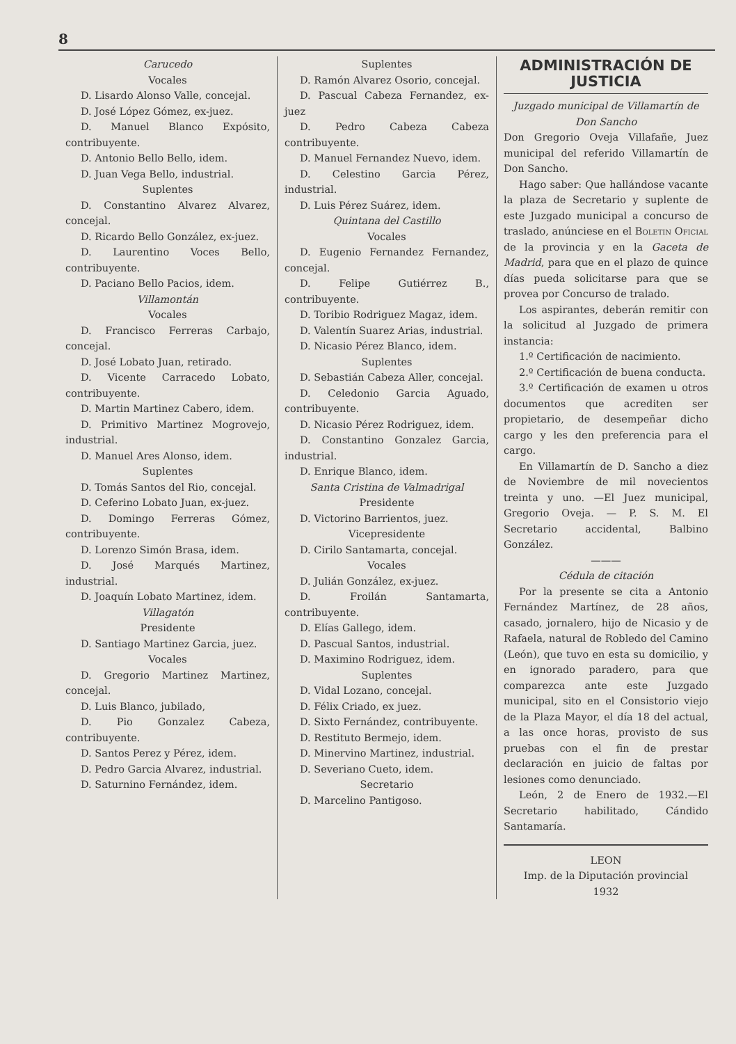8
Carucedo
Vocales
D. Lisardo Alonso Valle, concejal.
D. José López Gómez, ex-juez.
D. Manuel Blanco Expósito, contribuyente.
D. Antonio Bello Bello, idem.
D. Juan Vega Bello, industrial.
Suplentes
D. Constantino Alvarez Alvarez, concejal.
D. Ricardo Bello González, ex-juez.
D. Laurentino Voces Bello, contribuyente.
D. Paciano Bello Pacios, idem.
Villamontán
Vocales
D. Francisco Ferreras Carbajo, concejal.
D. José Lobato Juan, retirado.
D. Vicente Carracedo Lobato, contribuyente.
D. Martin Martinez Cabero, idem.
D. Primitivo Martinez Mogrovejo, industrial.
D. Manuel Ares Alonso, idem.
Suplentes
D. Tomás Santos del Rio, concejal.
D. Ceferino Lobato Juan, ex-juez.
D. Domingo Ferreras Gómez, contribuyente.
D. Lorenzo Simón Brasa, idem.
D. José Marqués Martinez, industrial.
D. Joaquín Lobato Martinez, idem.
Villagatón
Presidente
D. Santiago Martinez Garcia, juez.
Vocales
D. Gregorio Martinez Martinez, concejal.
D. Luis Blanco, jubilado,
D. Pio Gonzalez Cabeza, contribuyente.
D. Santos Perez y Pérez, idem.
D. Pedro Garcia Alvarez, industrial.
D. Saturnino Fernández, idem.
Suplentes
D. Ramón Alvarez Osorio, concejal.
D. Pascual Cabeza Fernandez, ex-juez
D. Pedro Cabeza Cabeza contribuyente.
D. Manuel Fernandez Nuevo, idem.
D. Celestino Garcia Pérez, industrial.
D. Luis Pérez Suárez, idem.
Quintana del Castillo
Vocales
D. Eugenio Fernandez Fernandez, concejal.
D. Felipe Gutiérrez B., contribuyente.
D. Toribio Rodriguez Magaz, idem.
D. Valentín Suarez Arias, industrial.
D. Nicasio Pérez Blanco, idem.
Suplentes
D. Sebastián Cabeza Aller, concejal.
D. Celedonio Garcia Aguado, contribuyente.
D. Nicasio Pérez Rodriguez, idem.
D. Constantino Gonzalez Garcia, industrial.
D. Enrique Blanco, idem.
Santa Cristina de Valmadrigal
Presidente
D. Victorino Barrientos, juez.
Vicepresidente
D. Cirilo Santamarta, concejal.
Vocales
D. Julián González, ex-juez.
D. Froilán Santamarta, contribuyente.
D. Elías Gallego, idem.
D. Pascual Santos, industrial.
D. Maximino Rodriguez, idem.
Suplentes
D. Vidal Lozano, concejal.
D. Félix Criado, ex juez.
D. Sixto Fernández, contribuyente.
D. Restituto Bermejo, idem.
D. Minervino Martinez, industrial.
D. Severiano Cueto, idem.
Secretario
D. Marcelino Pantigoso.
ADMINISTRACIÓN DE JUSTICIA
Juzgado municipal de Villamartín de Don Sancho
Don Gregorio Oveja Villafañe, Juez municipal del referido Villamartín de Don Sancho.
Hago saber: Que hallándose vacante la plaza de Secretario y suplente de este Juzgado municipal a concurso de traslado, anúnciese en el Boletin Oficial de la provincia y en la Gaceta de Madrid, para que en el plazo de quince días pueda solicitarse para que se provea por Concurso de tralado.
Los aspirantes, deberán remitir con la solicitud al Juzgado de primera instancia:
1.º Certificación de nacimiento.
2.º Certificación de buena conducta.
3.º Certificación de examen u otros documentos que acrediten ser propietario, de desempeñar dicho cargo y les den preferencia para el cargo.
En Villamartín de D. Sancho a diez de Noviembre de mil novecientos treinta y uno. —El Juez municipal, Gregorio Oveja. — P. S. M. El Secretario accidental, Balbino González.
———
Cédula de citación
Por la presente se cita a Antonio Fernández Martínez, de 28 años, casado, jornalero, hijo de Nicasio y de Rafaela, natural de Robledo del Camino (León), que tuvo en esta su domicilio, y en ignorado paradero, para que comparezca ante este Juzgado municipal, sito en el Consistorio viejo de la Plaza Mayor, el día 18 del actual, a las once horas, provisto de sus pruebas con el fin de prestar declaración en juicio de faltas por lesiones como denunciado.
León, 2 de Enero de 1932.—El Secretario habilitado, Cándido Santamaría.
LEON
Imp. de la Diputación provincial
1932